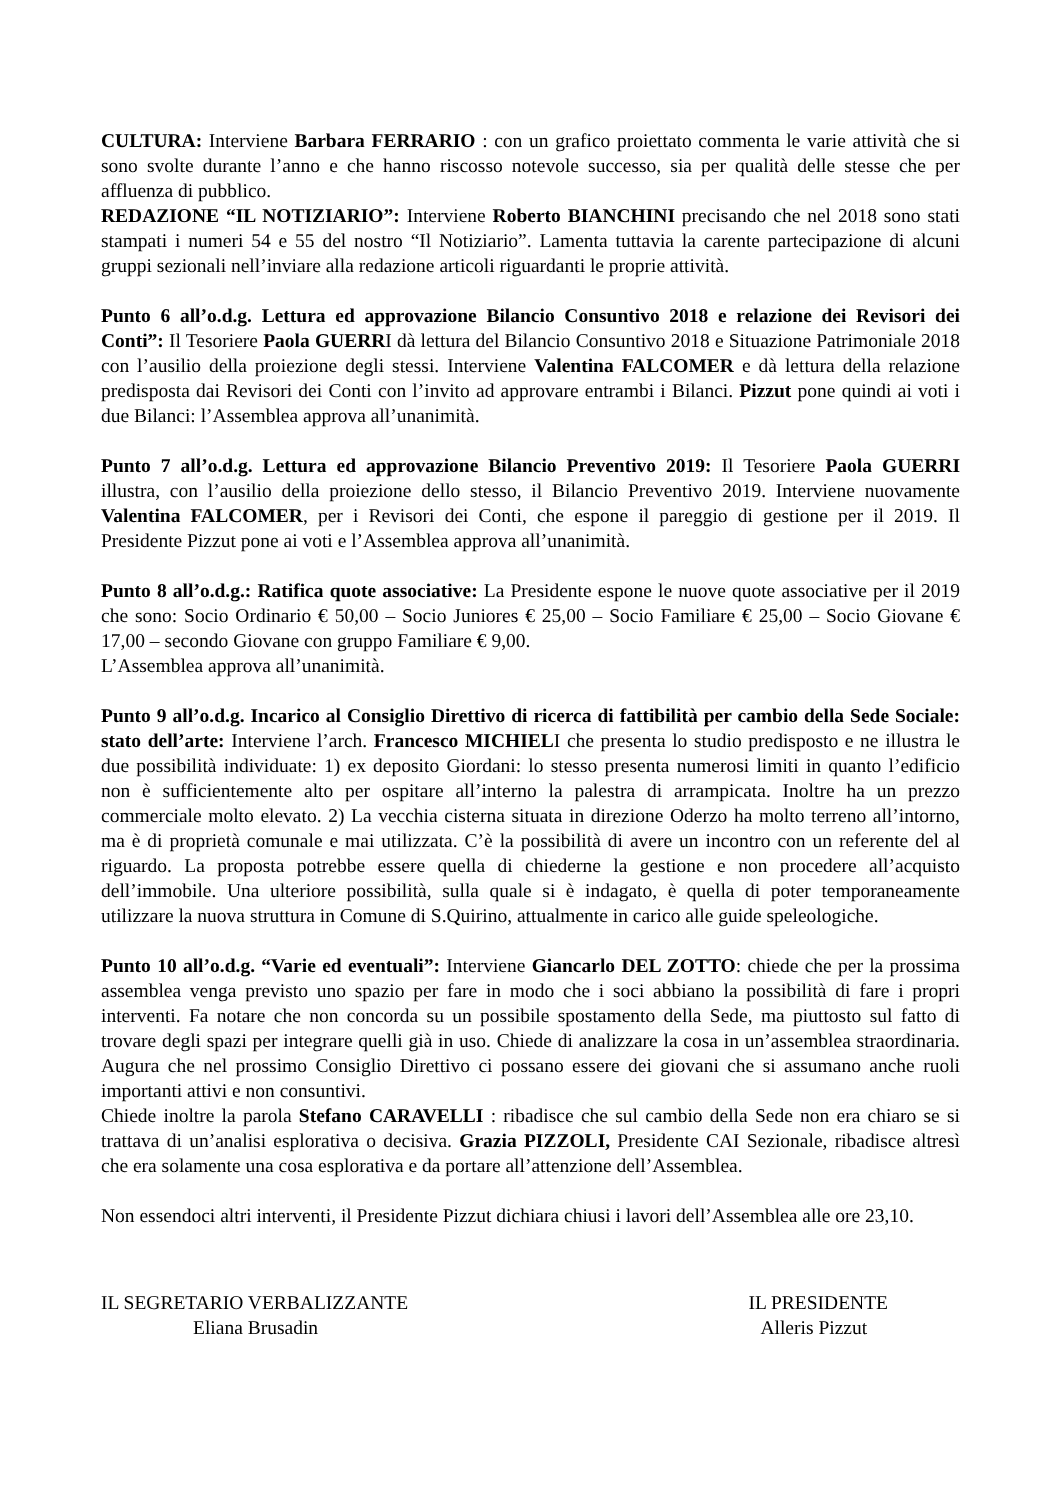CULTURA: Interviene Barbara FERRARIO : con un grafico proiettato commenta le varie attività che si sono svolte durante l’anno e che hanno riscosso notevole successo, sia per qualità delle stesse che per affluenza di pubblico.
REDAZIONE “IL NOTIZIARIO”: Interviene Roberto BIANCHINI precisando che nel 2018 sono stati stampati i numeri 54 e 55 del nostro “Il Notiziario”. Lamenta tuttavia la carente partecipazione di alcuni gruppi sezionali nell’inviare alla redazione articoli riguardanti le proprie attività.
Punto 6 all’o.d.g. Lettura ed approvazione Bilancio Consuntivo 2018 e relazione dei Revisori dei Conti”: Il Tesoriere Paola GUERRI dà lettura del Bilancio Consuntivo 2018 e Situazione Patrimoniale 2018 con l’ausilio della proiezione degli stessi. Interviene Valentina FALCOMER e dà lettura della relazione predisposta dai Revisori dei Conti con l’invito ad approvare entrambi i Bilanci. Pizzut pone quindi ai voti i due Bilanci: l’Assemblea approva all’unanimità.
Punto 7 all’o.d.g. Lettura ed approvazione Bilancio Preventivo 2019: Il Tesoriere Paola GUERRI illustra, con l’ausilio della proiezione dello stesso, il Bilancio Preventivo 2019. Interviene nuovamente Valentina FALCOMER, per i Revisori dei Conti, che espone il pareggio di gestione per il 2019. Il Presidente Pizzut pone ai voti e l’Assemblea approva all’unanimità.
Punto 8 all’o.d.g.: Ratifica quote associative: La Presidente espone le nuove quote associative per il 2019 che sono: Socio Ordinario € 50,00 – Socio Juniores € 25,00 – Socio Familiare € 25,00 – Socio Giovane € 17,00 – secondo Giovane con gruppo Familiare € 9,00.
L’Assemblea approva all’unanimità.
Punto 9 all’o.d.g. Incarico al Consiglio Direttivo di ricerca di fattibilità per cambio della Sede Sociale: stato dell’arte: Interviene l’arch. Francesco MICHIELI che presenta lo studio predisposto e ne illustra le due possibilità individuate: 1) ex deposito Giordani: lo stesso presenta numerosi limiti in quanto l’edificio non è sufficientemente alto per ospitare all’interno la palestra di arrampicata. Inoltre ha un prezzo commerciale molto elevato. 2) La vecchia cisterna situata in direzione Oderzo ha molto terreno all’intorno, ma è di proprietà comunale e mai utilizzata. C’è la possibilità di avere un incontro con un referente del al riguardo. La proposta potrebbe essere quella di chiederne la gestione e non procedere all’acquisto dell’immobile. Una ulteriore possibilità, sulla quale si è indagato, è quella di poter temporaneamente utilizzare la nuova struttura in Comune di S.Quirino, attualmente in carico alle guide speleologiche.
Punto 10 all’o.d.g. “Varie ed eventuali”: Interviene Giancarlo DEL ZOTTO: chiede che per la prossima assemblea venga previsto uno spazio per fare in modo che i soci abbiano la possibilità di fare i propri interventi. Fa notare che non concorda su un possibile spostamento della Sede, ma piuttosto sul fatto di trovare degli spazi per integrare quelli già in uso. Chiede di analizzare la cosa in un’assemblea straordinaria. Augura che nel prossimo Consiglio Direttivo ci possano essere dei giovani che si assumano anche ruoli importanti attivi e non consuntivi.
Chiede inoltre la parola Stefano CARAVELLI : ribadisce che sul cambio della Sede non era chiaro se si trattava di un’analisi esplorativa o decisiva. Grazia PIZZOLI, Presidente CAI Sezionale, ribadisce altresì che era solamente una cosa esplorativa e da portare all’attenzione dell’Assemblea.
Non essendoci altri interventi, il Presidente Pizzut dichiara chiusi i lavori dell’Assemblea alle ore 23,10.
IL SEGRETARIO VERBALIZZANTE
Eliana Brusadin
IL PRESIDENTE
Alleris Pizzut